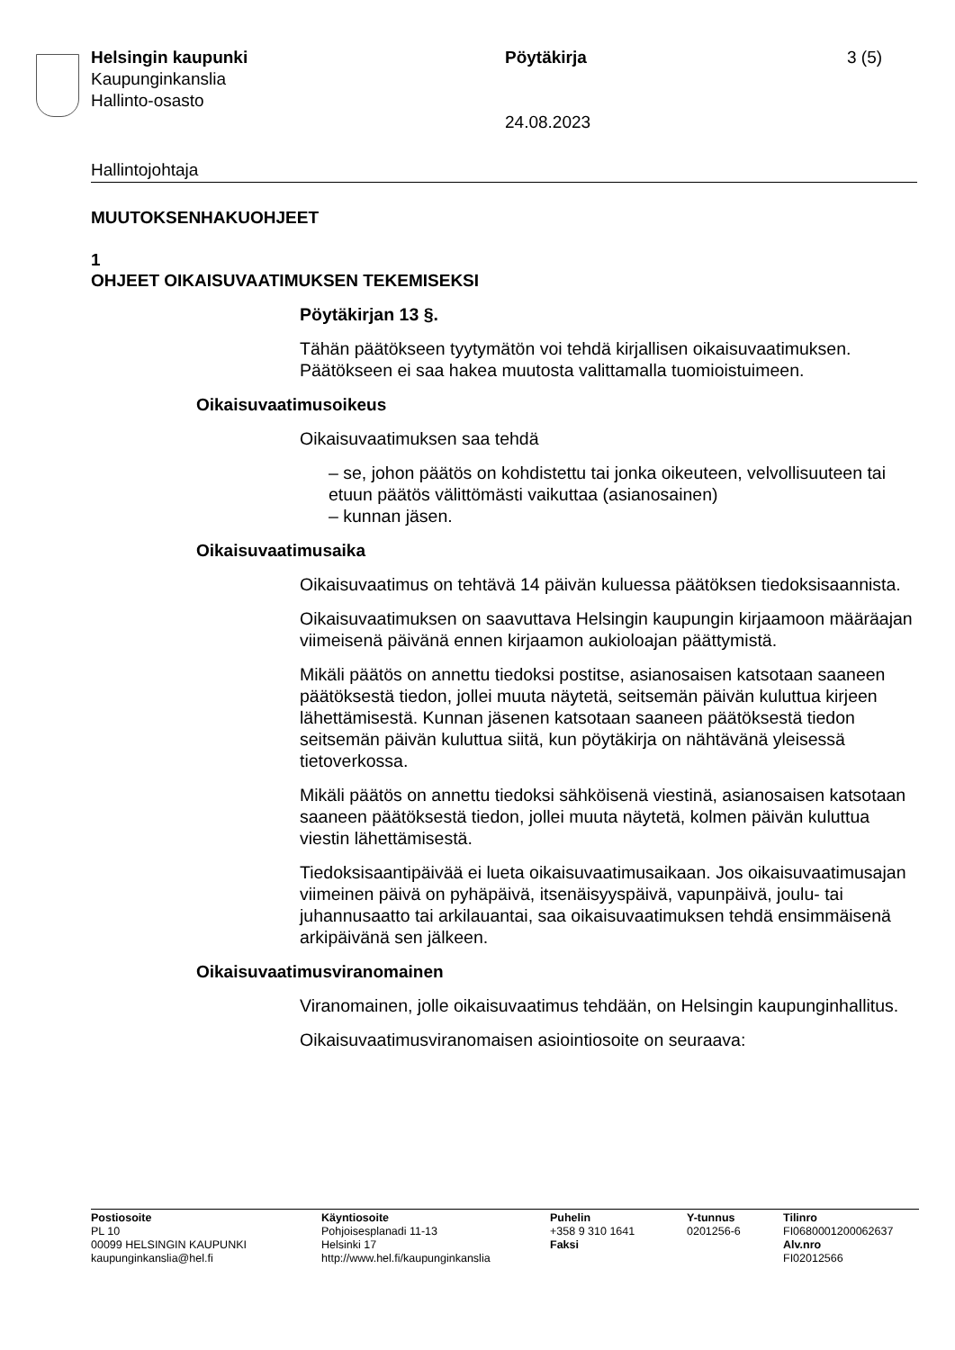Helsingin kaupunki
Kaupunginkanslia
Hallinto-osasto
Pöytäkirja
24.08.2023
3 (5)
Hallintojohtaja
MUUTOKSENHAKUOHJEET
1
OHJEET OIKAISUVAATIMUKSEN TEKEMISEKSI
Pöytäkirjan 13 §.
Tähän päätökseen tyytymätön voi tehdä kirjallisen oikaisuvaatimuksen. Päätökseen ei saa hakea muutosta valittamalla tuomioistuimeen.
Oikaisuvaatimusoikeus
Oikaisuvaatimuksen saa tehdä
– se, johon päätös on kohdistettu tai jonka oikeuteen, velvollisuuteen tai etuun päätös välittömästi vaikuttaa (asianosainen)
– kunnan jäsen.
Oikaisuvaatimusaika
Oikaisuvaatimus on tehtävä 14 päivän kuluessa päätöksen tiedoksisaannista.
Oikaisuvaatimuksen on saavuttava Helsingin kaupungin kirjaamoon määräajan viimeisenä päivänä ennen kirjaamon aukioloajan päättymistä.
Mikäli päätös on annettu tiedoksi postitse, asianosaisen katsotaan saaneen päätöksestä tiedon, jollei muuta näytetä, seitsemän päivän kuluttua kirjeen lähettämisestä. Kunnan jäsenen katsotaan saaneen päätöksestä tiedon seitsemän päivän kuluttua siitä, kun pöytäkirja on nähtävänä yleisessä tietoverkossa.
Mikäli päätös on annettu tiedoksi sähköisenä viestinä, asianosaisen katsotaan saaneen päätöksestä tiedon, jollei muuta näytetä, kolmen päivän kuluttua viestin lähettämisestä.
Tiedoksisaantipäivää ei lueta oikaisuvaatimusaikaan. Jos oikaisuvaatimusajan viimeinen päivä on pyhäpäivä, itsenäisyyspäivä, vapunpäivä, joulu- tai juhannusaatto tai arkilauantai, saa oikaisuvaatimuksen tehdä ensimmäisenä arkipäivänä sen jälkeen.
Oikaisuvaatimusviranomainen
Viranomainen, jolle oikaisuvaatimus tehdään, on Helsingin kaupunginhallitus.
Oikaisuvaatimusviranomaisen asiointiosoite on seuraava:
Postiosoite
PL 10
00099 HELSINGIN KAUPUNKI
kaupunginkanslia@hel.fi
Käyntiosoite
Pohjoisesplanadi 11-13
Helsinki 17
http://www.hel.fi/kaupunginkanslia
Puhelin
+358 9 310 1641
Faksi
Y-tunnus
0201256-6
Tilinro
FI0680001200062637
Alv.nro
FI02012566